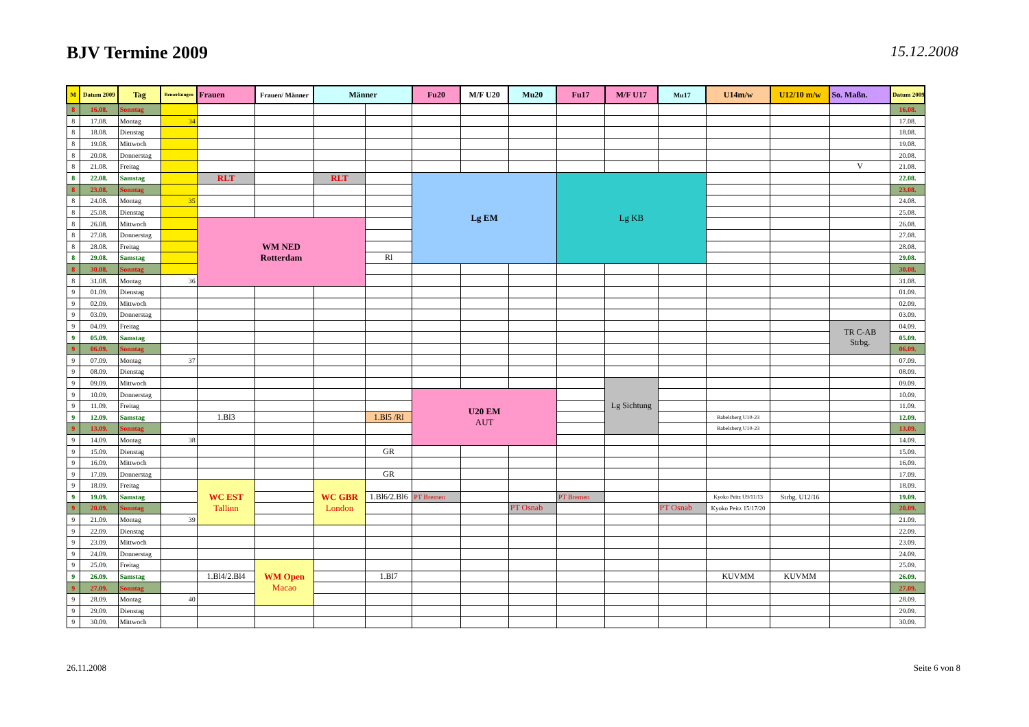BJV Termine 2009
15.12.2008
| M | Datum 2009 | Tag | Bemerkungen | Frauen | Frauen/ Männer | Männer | | Fu20 | M/F U20 | Mu20 | Fu17 | M/F U17 | Mu17 | U14m/w | U12/10 m/w | So. Maßn. | Datum 2009 |
| --- | --- | --- | --- | --- | --- | --- | --- | --- | --- | --- | --- | --- | --- | --- | --- | --- | --- |
| 8 | 16.08. | Sonntag | | | | | | | | | | | | | | | 16.08. |
| 8 | 17.08. | Montag | 34 | | | | | | | | | | | | | | 17.08. |
| 8 | 18.08. | Dienstag | | | | | | | | | | | | | | | 18.08. |
| 8 | 19.08. | Mittwoch | | | | | | | | | | | | | | | 19.08. |
| 8 | 20.08. | Donnerstag | | | | | | | | | | | | | | | 20.08. |
| 8 | 21.08. | Freitag | | | | | | | | | | | | | | V | 21.08. |
| 8 | 22.08. | Samstag | | RLT | | RLT | | Lg EM | | | Lg KB | | | | | | 22.08. |
| 8 | 23.08. | Sonntag | | | | | | | | | | | | | | | 23.08. |
| 8 | 24.08. | Montag | 35 | | | | | | | | | | | | | | 24.08. |
| 8 | 25.08. | Dienstag | | | | | | | | | | | | | | | 25.08. |
| 8 | 26.08. | Mittwoch | | WM NED Rotterdam | | | | | | | | | | | | | 26.08. |
| 8 | 27.08. | Donnerstag | | | | | | | | | | | | | | | 27.08. |
| 8 | 28.08. | Freitag | | | | | | | | | | | | | | | 28.08. |
| 8 | 29.08. | Samstag | | | | | Rl | | | | | | | | | | 29.08. |
| 8 | 30.08. | Sonntag | | | | | | | | | | | | | | | 30.08. |
| 8 | 31.08. | Montag | 36 | | | | | | | | | | | | | | 31.08. |
| 9 | 01.09. | Dienstag | | | | | | | | | | | | | | | 01.09. |
| 9 | 02.09. | Mittwoch | | | | | | | | | | | | | | | 02.09. |
| 9 | 03.09. | Donnerstag | | | | | | | | | | | | | | | 03.09. |
| 9 | 04.09. | Freitag | | | | | | | | | | | | | | TR C-AB Strbg. | 04.09. |
| 9 | 05.09. | Samstag | | | | | | | | | | | | | | | 05.09. |
| 9 | 06.09. | Sonntag | | | | | | | | | | | | | | | 06.09. |
| 9 | 07.09. | Montag | 37 | | | | | | | | | | | | | | 07.09. |
| 9 | 08.09. | Dienstag | | | | | | | | | | | | | | | 08.09. |
| 9 | 09.09. | Mittwoch | | | | | | | | | | Lg Sichtung | | | | | 09.09. |
| 9 | 10.09. | Donnerstag | | | | | | U20 EM AUT | | | | | | | | | 10.09. |
| 9 | 11.09. | Freitag | | | | | | | | | | | | | | | 11.09. |
| 9 | 12.09. | Samstag | | 1.Bl3 | | | 1.Bl5 /Rl | | | | | | | Babelsberg U10-23 | | | 12.09. |
| 9 | 13.09. | Sonntag | | | | | | | | | | | | Babelsberg U10-23 | | | 13.09. |
| 9 | 14.09. | Montag | 38 | | | | | | | | | | | | | | 14.09. |
| 9 | 15.09. | Dienstag | | | | | GR | | | | | | | | | | 15.09. |
| 9 | 16.09. | Mittwoch | | | | | | | | | | | | | | | 16.09. |
| 9 | 17.09. | Donnerstag | | | | | GR | | | | | | | | | | 17.09. |
| 9 | 18.09. | Freitag | | WC EST Tallinn | | WC GBR London | | | | | | | | | | | 18.09. |
| 9 | 19.09. | Samstag | | | | | 1.Bl6/2.Bl6 | PT Bremen | | | PT Bremen | | | Kyoko Peitz U9/11/13 | Strbg. U12/16 | | 19.09. |
| 9 | 20.09. | Sonntag | | | | | | | | PT Osnab | | | PT Osnab | Kyoko Peitz 15/17/20 | | | 20.09. |
| 9 | 21.09. | Montag | 39 | | | | | | | | | | | | | | 21.09. |
| 9 | 22.09. | Dienstag | | | | | | | | | | | | | | | 22.09. |
| 9 | 23.09. | Mittwoch | | | | | | | | | | | | | | | 23.09. |
| 9 | 24.09. | Donnerstag | | | | | | | | | | | | | | | 24.09. |
| 9 | 25.09. | Freitag | | | WM Open Macao | | | | | | | | | | | | 25.09. |
| 9 | 26.09. | Samstag | | 1.Bl4/2.Bl4 | | | 1.Bl7 | | | | | | | KUVMM | KUVMM | | 26.09. |
| 9 | 27.09. | Sonntag | | | | | | | | | | | | | | | 27.09. |
| 9 | 28.09. | Montag | 40 | | | | | | | | | | | | | | 28.09. |
| 9 | 29.09. | Dienstag | | | | | | | | | | | | | | | 29.09. |
| 9 | 30.09. | Mittwoch | | | | | | | | | | | | | | | 30.09. |
26.11.2008 Seite 6 von 8